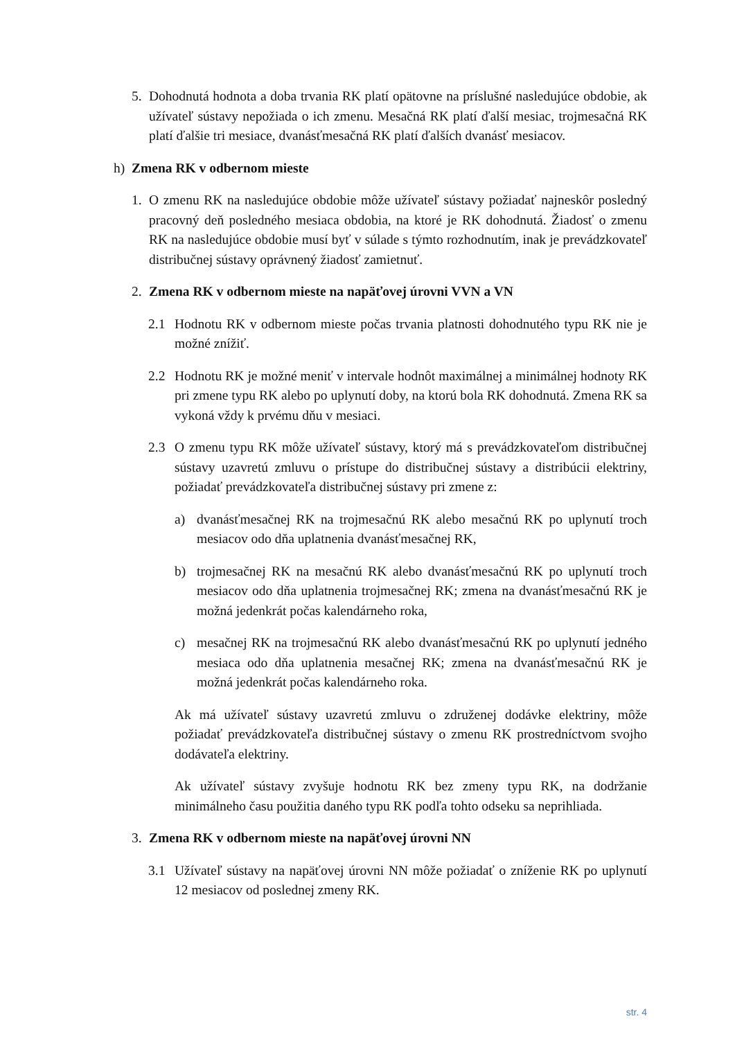5. Dohodnutá hodnota a doba trvania RK platí opätovne na príslušné nasledujúce obdobie, ak užívateľ sústavy nepožiada o ich zmenu. Mesačná RK platí ďalší mesiac, trojmesačná RK platí ďalšie tri mesiace, dvanásťmesačná RK platí ďalších dvanásť mesiacov.
h) Zmena RK v odbernom mieste
1. O zmenu RK na nasledujúce obdobie môže užívateľ sústavy požiadať najneskôr posledný pracovný deň posledného mesiaca obdobia, na ktoré je RK dohodnutá. Žiadosť o zmenu RK na nasledujúce obdobie musí byť v súlade s týmto rozhodnutím, inak je prevádzkovateľ distribučnej sústavy oprávnený žiadosť zamietnuť.
2. Zmena RK v odbernom mieste na napäťovej úrovni VVN a VN
2.1 Hodnotu RK v odbernom mieste počas trvania platnosti dohodnutého typu RK nie je možné znížiť.
2.2 Hodnotu RK je možné meniť v intervale hodnôt maximálnej a minimálnej hodnoty RK pri zmene typu RK alebo po uplynutí doby, na ktorú bola RK dohodnutá. Zmena RK sa vykoná vždy k prvému dňu v mesiaci.
2.3 O zmenu typu RK môže užívateľ sústavy, ktorý má s prevádzkovateľom distribučnej sústavy uzavretú zmluvu o prístupe do distribučnej sústavy a distribúcii elektriny, požiadať prevádzkovateľa distribučnej sústavy pri zmene z:
a) dvanásťmesačnej RK na trojmesačnú RK alebo mesačnú RK po uplynutí troch mesiacov odo dňa uplatnenia dvanásťmesačnej RK,
b) trojmesačnej RK na mesačnú RK alebo dvanásťmesačnú RK po uplynutí troch mesiacov odo dňa uplatnenia trojmesačnej RK; zmena na dvanásťmesačnú RK je možná jedenkrát počas kalendárneho roka,
c) mesačnej RK na trojmesačnú RK alebo dvanásťmesačnú RK po uplynutí jedného mesiaca odo dňa uplatnenia mesačnej RK; zmena na dvanásťmesačnú RK je možná jedenkrát počas kalendárneho roka.
Ak má užívateľ sústavy uzavretú zmluvu o združenej dodávke elektriny, môže požiadať prevádzkovateľa distribučnej sústavy o zmenu RK prostredníctvom svojho dodávateľa elektriny.
Ak užívateľ sústavy zvyšuje hodnotu RK bez zmeny typu RK, na dodržanie minimálneho času použitia daného typu RK podľa tohto odseku sa neprihliada.
3. Zmena RK v odbernom mieste na napäťovej úrovni NN
3.1 Užívateľ sústavy na napäťovej úrovni NN môže požiadať o zníženie RK po uplynutí 12 mesiacov od poslednej zmeny RK.
str. 4